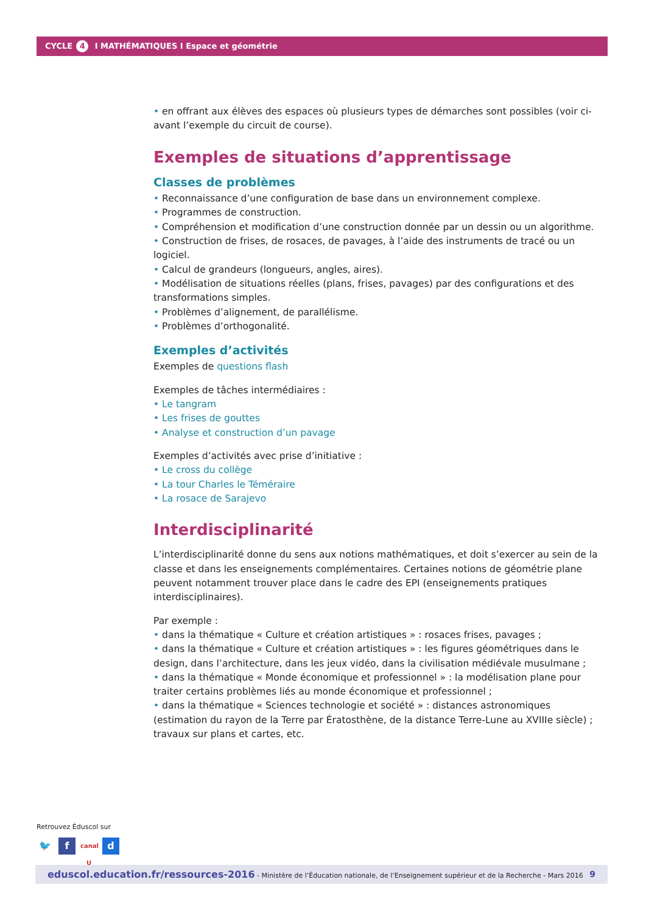CYCLE 4 I MATHÉMATIQUES I Espace et géométrie
• en offrant aux élèves des espaces où plusieurs types de démarches sont possibles (voir ci-avant l’exemple du circuit de course).
Exemples de situations d’apprentissage
Classes de problèmes
• Reconnaissance d’une configuration de base dans un environnement complexe.
• Programmes de construction.
• Compréhension et modification d’une construction donnée par un dessin ou un algorithme.
• Construction de frises, de rosaces, de pavages, à l’aide des instruments de tracé ou un logiciel.
• Calcul de grandeurs (longueurs, angles, aires).
• Modélisation de situations réelles (plans, frises, pavages) par des configurations et des transformations simples.
• Problèmes d’alignement, de parallélisme.
• Problèmes d’orthogonalité.
Exemples d’activités
Exemples de questions flash
Exemples de tâches intermédiaires :
• Le tangram
• Les frises de gouttes
• Analyse et construction d’un pavage
Exemples d’activités avec prise d’initiative :
• Le cross du collège
• La tour Charles le Téméraire
• La rosace de Sarajevo
Interdisciplinarité
L’interdisciplinarité donne du sens aux notions mathématiques, et doit s’exercer au sein de la classe et dans les enseignements complémentaires. Certaines notions de géométrie plane peuvent notamment trouver place dans le cadre des EPI (enseignements pratiques interdisciplinaires).
Par exemple :
• dans la thématique « Culture et création artistiques » : rosaces frises, pavages ;
• dans la thématique « Culture et création artistiques » : les figures géométriques dans le design, dans l’architecture, dans les jeux vidéo, dans la civilisation médiévale musulmane ;
• dans la thématique « Monde économique et professionnel » : la modélisation plane pour traiter certains problèmes liés au monde économique et professionnel ;
• dans la thématique « Sciences technologie et société » : distances astronomiques (estimation du rayon de la Terre par Ératosthène, de la distance Terre-Lune au XVIIIe siècle) ; travaux sur plans et cartes, etc.
Retrouvez Éduscol sur
🐦 f canal U d
eduscol.education.fr/ressources-2016 - Ministère de l’Éducation nationale, de l’Enseignement supérieur et de la Recherche - Mars 2016 9